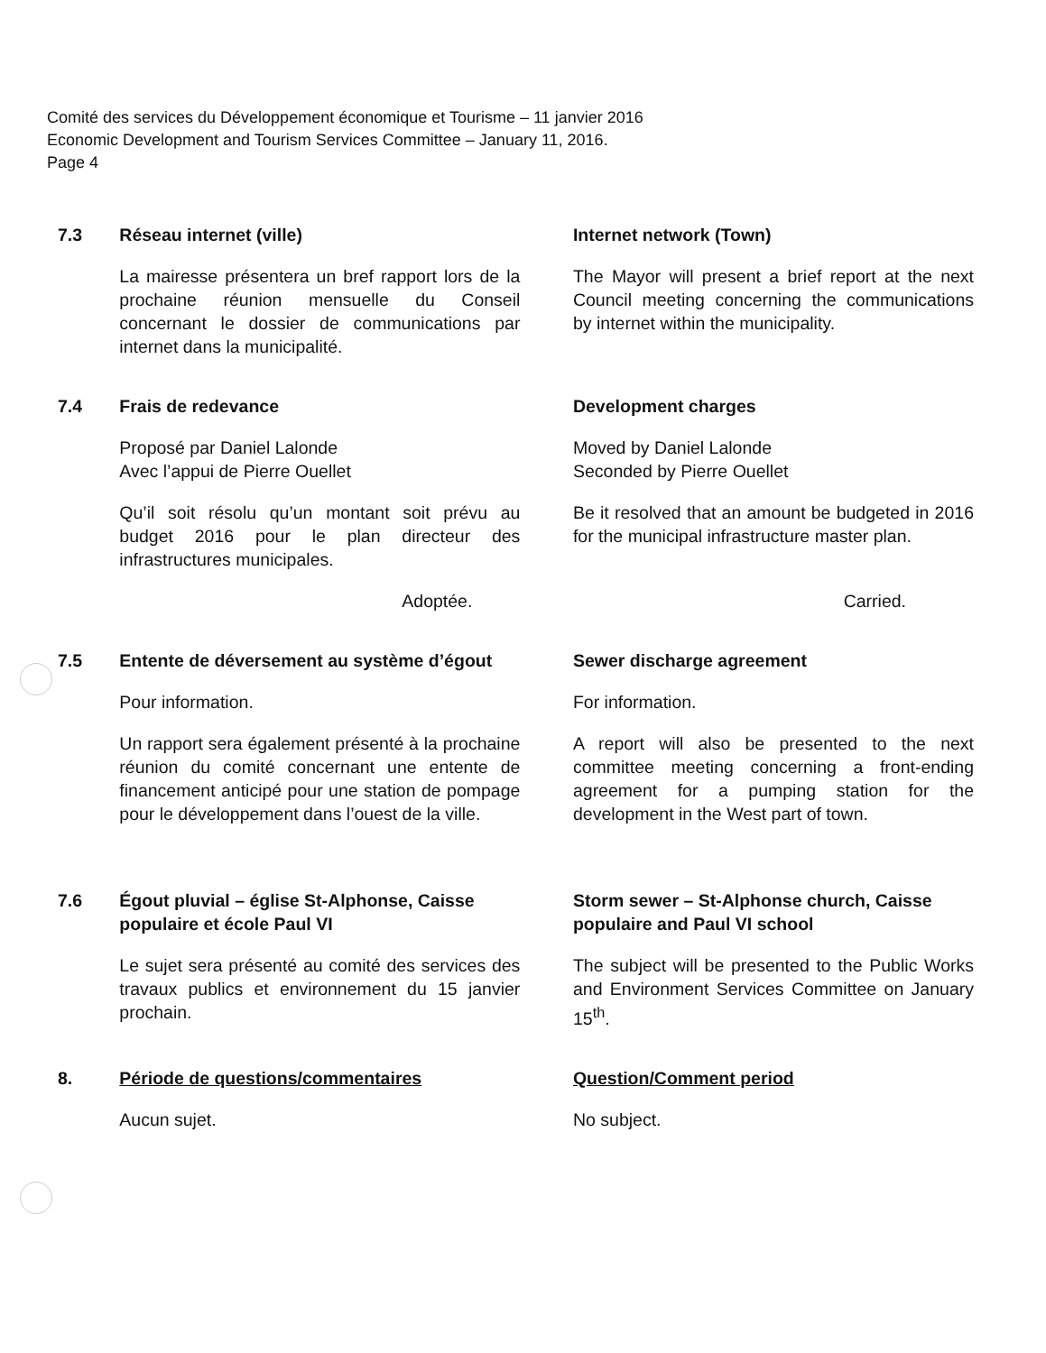Comité des services du Développement économique et Tourisme – 11 janvier 2016
Economic Development and Tourism Services Committee – January 11, 2016.
Page 4
7.3 Réseau internet (ville) Internet network (Town)
La mairesse présentera un bref rapport lors de la prochaine réunion mensuelle du Conseil concernant le dossier de communications par internet dans la municipalité.
The Mayor will present a brief report at the next Council meeting concerning the communications by internet within the municipality.
7.4 Frais de redevance Development charges
Proposé par Daniel Lalonde
Avec l’appui de Pierre Ouellet
Moved by Daniel Lalonde
Seconded by Pierre Ouellet
Qu’il soit résolu qu’un montant soit prévu au budget 2016 pour le plan directeur des infrastructures municipales.
Be it resolved that an amount be budgeted in 2016 for the municipal infrastructure master plan.
Adoptée. Carried.
7.5 Entente de déversement au système d’égout
Sewer discharge agreement
Pour information. For information.
Un rapport sera également présenté à la prochaine réunion du comité concernant une entente de financement anticipé pour une station de pompage pour le développement dans l’ouest de la ville.
A report will also be presented to the next committee meeting concerning a front-ending agreement for a pumping station for the development in the West part of town.
7.6 Égout pluvial – église St-Alphonse, Caisse populaire et école Paul VI
Storm sewer – St-Alphonse church, Caisse populaire and Paul VI school
Le sujet sera présenté au comité des services des travaux publics et environnement du 15 janvier prochain.
The subject will be presented to the Public Works and Environment Services Committee on January 15<sup>th</sup>.
8. Période de questions/commentaires Question/Comment period
Aucun sujet. No subject.